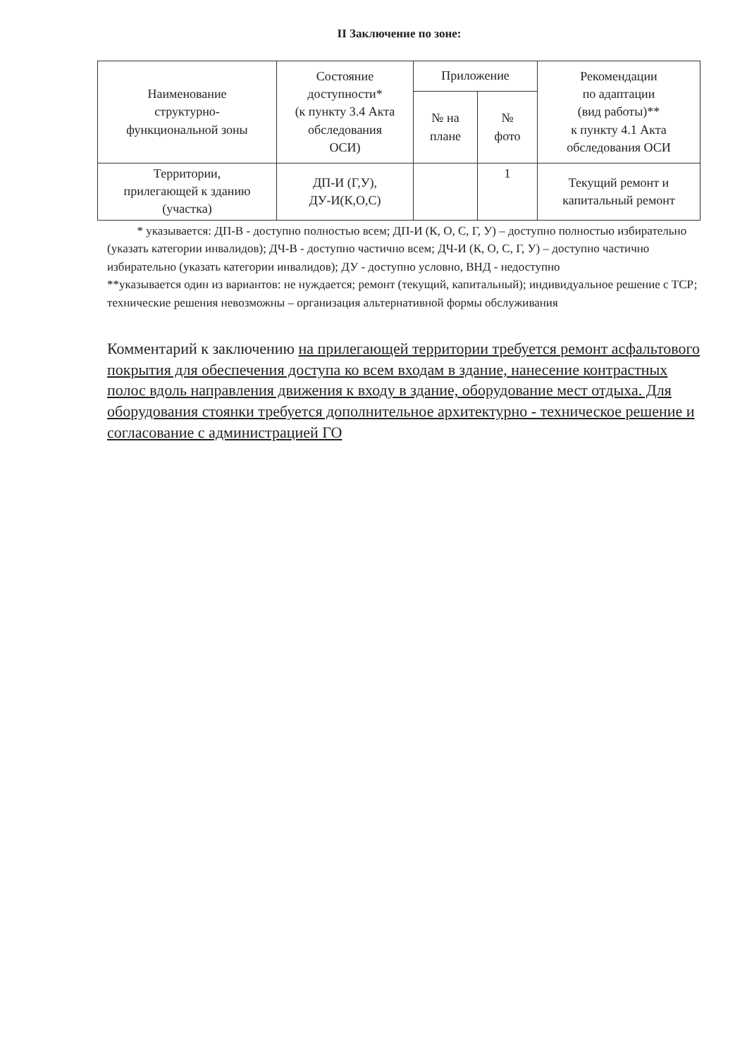II Заключение по зоне:
| Наименование структурно- функциональной зоны | Состояние доступности* (к пункту 3.4 Акта обследования ОСИ) | Приложение | | Рекомендации по адаптации (вид работы)** к пункту 4.1 Акта обследования ОСИ |
| --- | --- | --- | --- | --- |
| | | № на плане | № фото | |
| Территории, прилегающей к зданию (участка) | ДП-И (Г,У), ДУ-И(К,О,С) | | 1 | Текущий ремонт и капитальный ремонт |
* указывается: ДП-В - доступно полностью всем; ДП-И (К, О, С, Г, У) – доступно полностью избирательно (указать категории инвалидов); ДЧ-В - доступно частично всем; ДЧ-И (К, О, С, Г, У) – доступно частично избирательно (указать категории инвалидов); ДУ - доступно условно, ВНД - недоступно
**указывается один из вариантов: не нуждается; ремонт (текущий, капитальный); индивидуальное решение с ТСР; технические решения невозможны – организация альтернативной формы обслуживания
Комментарий к заключению на прилегающей территории требуется ремонт асфальтового покрытия для обеспечения доступа ко всем входам в здание, нанесение контрастных полос вдоль направления движения к входу в здание, оборудование мест отдыха. Для оборудования стоянки требуется дополнительное архитектурно - техническое решение и согласование с администрацией ГО